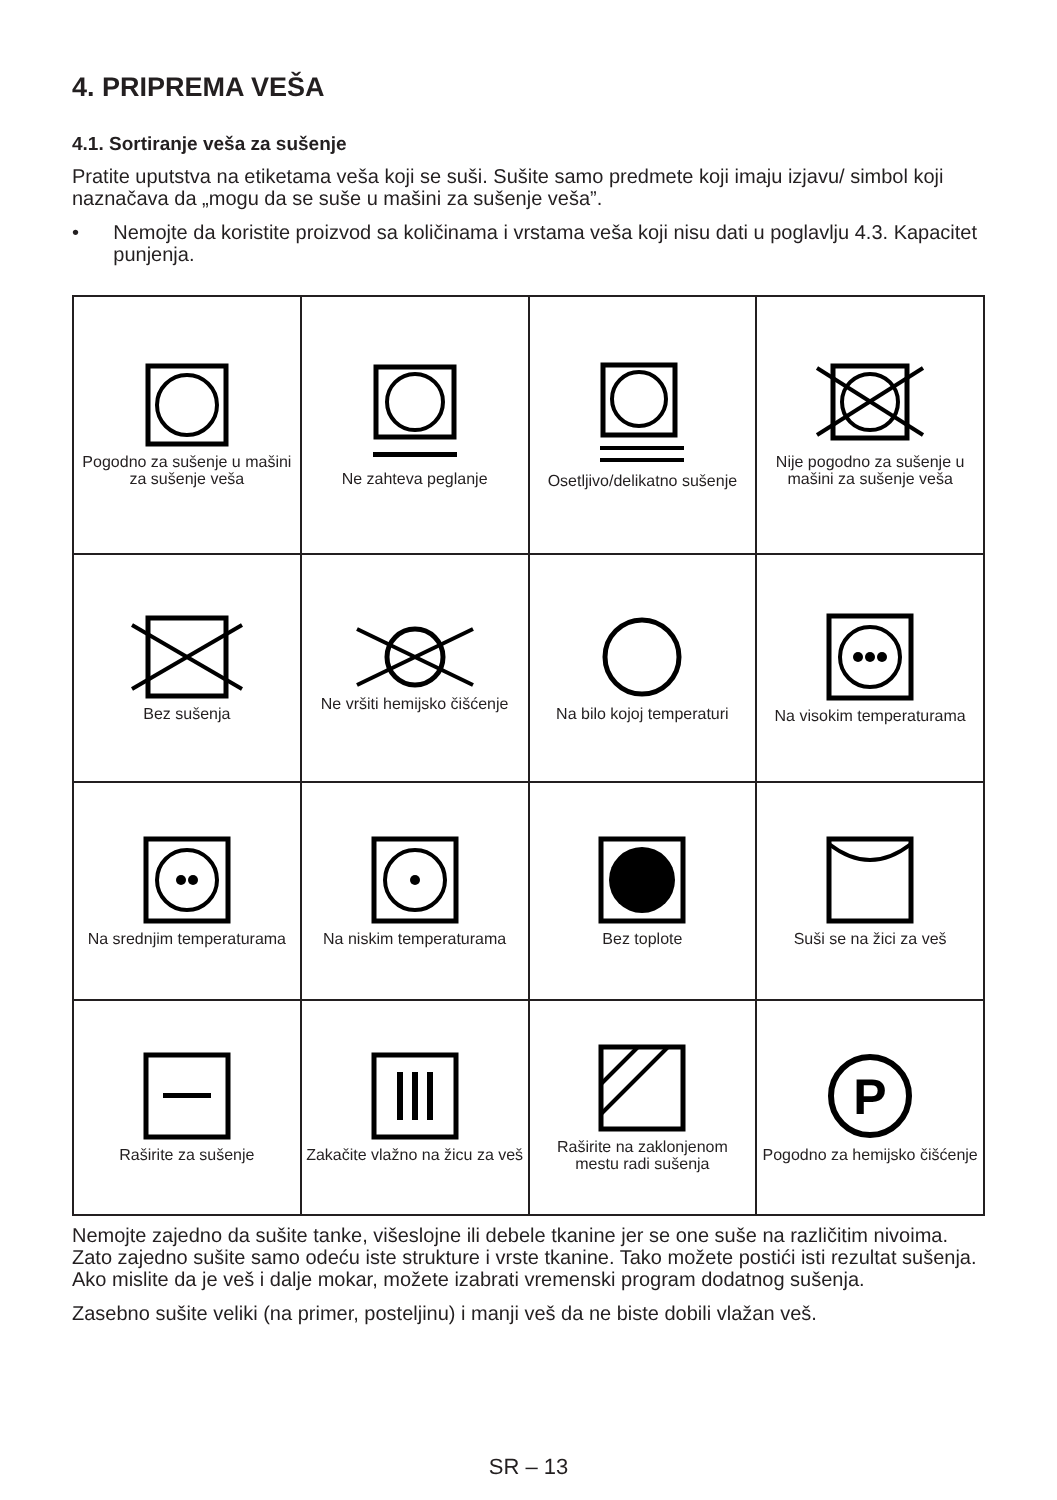4. PRIPREMA VEŠA
4.1. Sortiranje veša za sušenje
Pratite uputstva na etiketama veša koji se suši. Sušite samo predmete koji imaju izjavu/ simbol koji naznačava da „mogu da se suše u mašini za sušenje veša”.
• Nemojte da koristite proizvod sa količinama i vrstama veša koji nisu dati u poglavlju 4.3. Kapacitet punjenja.
| Pogodno za sušenje u mašini za sušenje veša | Ne zahteva peglanje | Osetljivo/delikatno sušenje | Nije pogodno za sušenje u mašini za sušenje veša |
| Bez sušenja | Ne vršiti hemijsko čišćenje | Na bilo kojoj temperaturi | Na visokim temperaturama |
| Na srednjim temperaturama | Na niskim temperaturama | Bez toplote | Suši se na žici za veš |
| Raširite za sušenje | Zakačite vlažno na žicu za veš | Raširite na zaklonjenom mestu radi sušenja | P Pogodno za hemijsko čišćenje |
Nemojte zajedno da sušite tanke, višeslojne ili debele tkanine jer se one suše na različitim nivoima. Zato zajedno sušite samo odeću iste strukture i vrste tkanine. Tako možete postići isti rezultat sušenja. Ako mislite da je veš i dalje mokar, možete izabrati vremenski program dodatnog sušenja.
Zasebno sušite veliki (na primer, posteljinu) i manji veš da ne biste dobili vlažan veš.
SR – 13